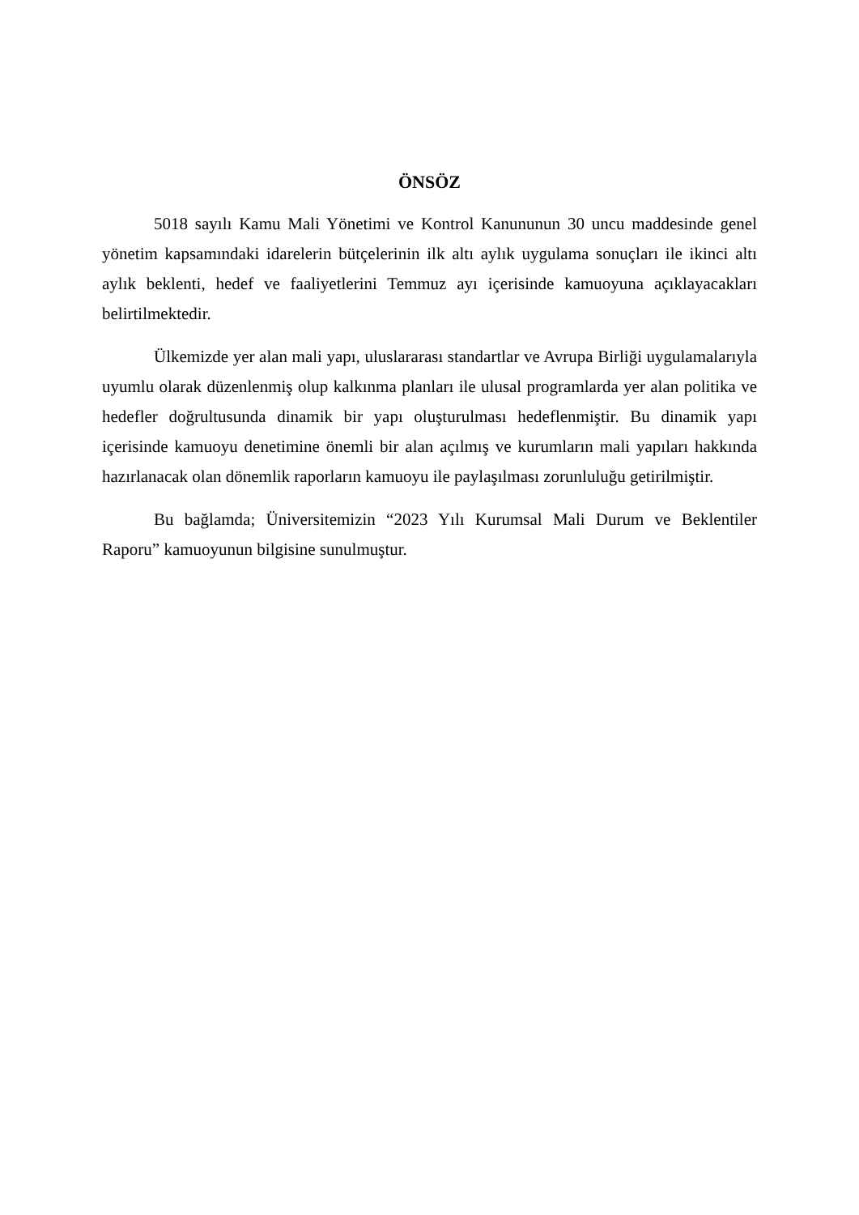ÖNSÖZ
5018 sayılı Kamu Mali Yönetimi ve Kontrol Kanununun 30 uncu maddesinde genel yönetim kapsamındaki idarelerin bütçelerinin ilk altı aylık uygulama sonuçları ile ikinci altı aylık beklenti, hedef ve faaliyetlerini Temmuz ayı içerisinde kamuoyuna açıklayacakları belirtilmektedir.
Ülkemizde yer alan mali yapı, uluslararası standartlar ve Avrupa Birliği uygulamalarıyla uyumlu olarak düzenlenmiş olup kalkınma planları ile ulusal programlarda yer alan politika ve hedefler doğrultusunda dinamik bir yapı oluşturulması hedeflenmiştir. Bu dinamik yapı içerisinde kamuoyu denetimine önemli bir alan açılmış ve kurumların mali yapıları hakkında hazırlanacak olan dönemlik raporların kamuoyu ile paylaşılması zorunluluğu getirilmiştir.
Bu bağlamda; Üniversitemizin “2023 Yılı Kurumsal Mali Durum ve Beklentiler Raporu” kamuoyunun bilgisine sunulmuştur.